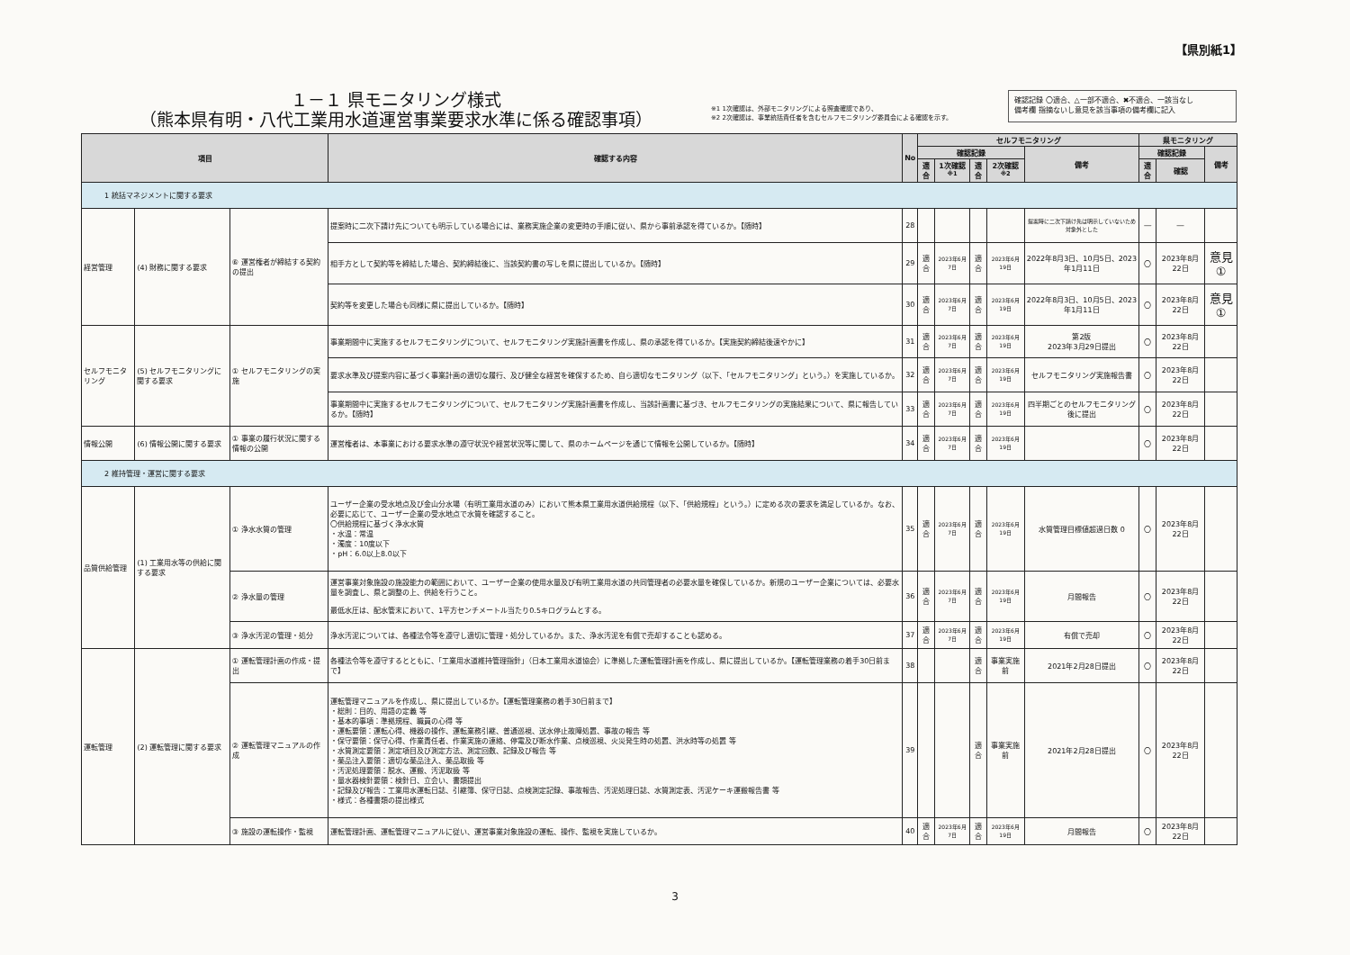【県別紙1】
１－１ 県モニタリング様式
（熊本県有明・八代工業用水道運営事業要求水準に係る確認事項）
※1 1次確認は、外部モニタリングによる照査確認であり、
※2 2次確認は、事業統括責任者を含むセルフモニタリング委員会による確認を示す。
確認記録 〇適合、△一部不適合、✖不適合、一該当なし
備考欄 指摘ないし意見を該当事項の備考欄に記入
| 項目 | | | 確認する内容 | No | セルフモニタリング | | | | | 県モニタリング | | |
| --- | --- | --- | --- | --- | --- | --- | --- | --- | --- | --- | --- | --- |
| | | | | | 確認記録 | | | | 備考 | 確認記録 | | 備考 |
| | | | | | 適合 | 1次確認<sup>※1</sup> | 適合 | 2次確認<sup>※2</sup> | | 適合 | 確認 | |
| 1 統括マネジメントに関する要求 | | | | | | | | | | | | |
| 経営管理 | (4) 財務に関する要求 | ⑥ 運営権者が締結する契約の提出 | 提案時に二次下請け先についても明示している場合には、業務実施企業の変更時の手順に従い、県から事前承認を得ているか。【随時】 | 28 | | | | | 提案時に二次下請け先は明示していないため対象外とした | ― | ― | |
| | | | 相手方として契約等を締結した場合、契約締結後に、当該契約書の写しを県に提出しているか。【随時】 | 29 | 適合 | 2023年6月7日 | 適合 | 2023年6月19日 | 2022年8月3日、10月5日、2023年1月11日 | 〇 | 2023年8月22日 | 意見① |
| | | | 契約等を変更した場合も同様に県に提出しているか。【随時】 | 30 | 適合 | 2023年6月7日 | 適合 | 2023年6月19日 | 2022年8月3日、10月5日、2023年1月11日 | 〇 | 2023年8月22日 | 意見① |
| セルフモニタリング | (5) セルフモニタリングに関する要求 | ① セルフモニタリングの実施 | 事業期間中に実施するセルフモニタリングについて、セルフモニタリング実施計画書を作成し、県の承認を得ているか。【実施契約締結後速やかに】 | 31 | 適合 | 2023年6月7日 | 適合 | 2023年6月19日 | 第2版 2023年3月29日提出 | 〇 | 2023年8月22日 | |
| | | | 要求水準及び提案内容に基づく事業計画の適切な履行、及び健全な経営を確保するため、自ら適切なモニタリング（以下、「セルフモニタリング」という。）を実施しているか。 | 32 | 適合 | 2023年6月7日 | 適合 | 2023年6月19日 | セルフモニタリング実施報告書 | 〇 | 2023年8月22日 | |
| | | | 事業期間中に実施するセルフモニタリングについて、セルフモニタリング実施計画書を作成し、当該計画書に基づき、セルフモニタリングの実施結果について、県に報告しているか。【随時】 | 33 | 適合 | 2023年6月7日 | 適合 | 2023年6月19日 | 四半期ごとのセルフモニタリング後に提出 | 〇 | 2023年8月22日 | |
| 情報公開 | (6) 情報公開に関する要求 | ① 事業の履行状況に関する情報の公開 | 運営権者は、本事業における要求水準の遵守状況や経営状況等に関して、県のホームページを通じて情報を公開しているか。【随時】 | 34 | 適合 | 2023年6月7日 | 適合 | 2023年6月19日 | | 〇 | 2023年8月22日 | |
| 2 維持管理・運営に関する要求 | | | | | | | | | | | | |
| 品質供給管理 | (1) 工業用水等の供給に関する要求 | ① 浄水水質の管理 | ユーザー企業の受水地点及び金山分水場（有明工業用水道のみ）において熊本県工業用水道供給規程（以下、「供給規程」という。）に定める次の要求を満足しているか。なお、必要に応じて、ユーザー企業の受水地点で水質を確認すること。 〇供給規程に基づく浄水水質 ・水温：常温 ・濁度：10度以下 ・pH：6.0以上8.0以下 | 35 | 適合 | 2023年6月7日 | 適合 | 2023年6月19日 | 水質管理目標値超過日数 0 | 〇 | 2023年8月22日 | |
| | | ② 浄水量の管理 | 運営事業対象施設の施設能力の範囲において、ユーザー企業の使用水量及び有明工業用水道の共同管理者の必要水量を確保しているか。新規のユーザー企業については、必要水量を調査し、県と調整の上、供給を行うこと。 最低水圧は、配水管末において、1平方センチメートル当たり0.5キログラムとする。 | 36 | 適合 | 2023年6月7日 | 適合 | 2023年6月19日 | 月間報告 | 〇 | 2023年8月22日 | |
| | | ③ 浄水汚泥の管理・処分 | 浄水汚泥については、各種法令等を遵守し適切に管理・処分しているか。また、浄水汚泥を有償で売却することも認める。 | 37 | 適合 | 2023年6月7日 | 適合 | 2023年6月19日 | 有償で売却 | 〇 | 2023年8月22日 | |
| 運転管理 | (2) 運転管理に関する要求 | ① 運転管理計画の作成・提出 | 各種法令等を遵守するとともに、「工業用水道維持管理指針」（日本工業用水道協会）に準拠した運転管理計画を作成し、県に提出しているか。【運転管理業務の着手30日前まで】 | 38 | | | 適合 | 事業実施前 | 2021年2月28日提出 | 〇 | 2023年8月22日 | |
| | | ② 運転管理マニュアルの作成 | 運転管理マニュアルを作成し、県に提出しているか。【運転管理業務の着手30日前まで】 ・総則：目的、用語の定義 等 ・基本的事項：準拠規程、職員の心得 等 ・運転要領：運転心得、機器の操作、運転業務引継、普通巡視、送水停止故障処置、事故の報告 等 ・保守要領：保守心得、作業責任者、作業実施の連絡、停電及び断水作業、点検巡視、火災発生時の処置、洪水時等の処置 等 ・水質測定要領：測定項目及び測定方法、測定回数、記録及び報告 等 ・薬品注入要領：適切な薬品注入、薬品取扱 等 ・汚泥処理要領：脱水、運搬、汚泥取扱 等 ・量水器検針要領：検針日、立会い、書類提出 ・記録及び報告：工業用水運転日誌、引継簿、保守日誌、点検測定記録、事故報告、汚泥処理日誌、水質測定表、汚泥ケーキ運搬報告書 等 ・様式：各種書類の提出様式 | 39 | | | 適合 | 事業実施前 | 2021年2月28日提出 | 〇 | 2023年8月22日 | |
| | | ③ 施設の運転操作・監視 | 運転管理計画、運転管理マニュアルに従い、運営事業対象施設の運転、操作、監視を実施しているか。 | 40 | 適合 | 2023年6月7日 | 適合 | 2023年6月19日 | 月間報告 | 〇 | 2023年8月22日 | |
3